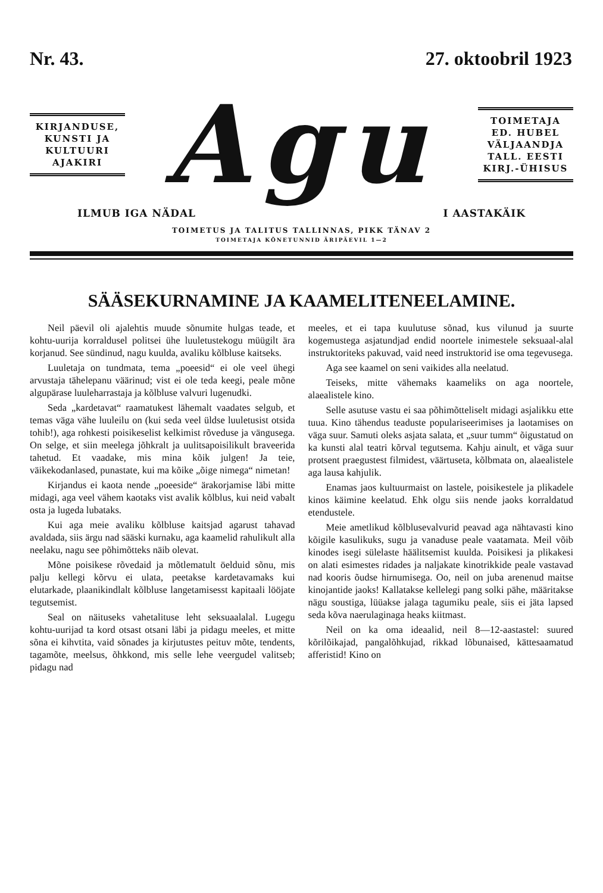Nr. 43. 27. oktoobril 1923
KIRJANDUSE,
KUNSTI JA
KULTUURI
AJAKIRI
Agu
TOIMETAJA
ED. HUBEL
VÄLJAANDJA
TALL. EESTI
KIRJ.-ÜHISUS
ILMUB IGA NÄDAL I AASTAKÄIK
TOIMETUS JA TALITUS TALLINNAS, PIKK TÄNAV 2
TOIMETAJA KÕNETUNNID ÄRIPÄEVIL 1—2
SÄÄSEKURNAMINE JA KAAMELITENEELAMINE.
Neil päevil oli ajalehtis muude sõnumite hulgas teade, et kohtu-uurija korraldusel politsei ühe luuletustekogu müügilt ära korjanud. See sündinud, nagu kuulda, avaliku kõlbluse kaitseks.
Luuletaja on tundmata, tema „poeesid“ ei ole veel ühegi arvustaja tähelepanu väärinud; vist ei ole teda keegi, peale mõne algupärase luuleharrastaja ja kõlbluse valvuri lugenudki.
Seda „kardetavat“ raamatukest lähemalt vaadates selgub, et temas väga vähe luuleilu on (kui seda veel üldse luuletusist otsida tohib!), aga rohkesti poisikeselist kelkimist rõveduse ja vängusega. On selge, et siin meelega jõhkralt ja uulitsapoisilikult braveerida tahetud. Et vaadake, mis mina kõik julgen! Ja teie, väikekodanlased, punastate, kui ma kõike „õige nimega“ nimetan!
Kirjandus ei kaota nende „poeeside“ ärakorjamise läbi mitte midagi, aga veel vähem kaotaks vist avalik kõlblus, kui neid vabalt osta ja lugeda lubataks.
Kui aga meie avaliku kõlbluse kaitsjad agarust tahavad avaldada, siis ärgu nad sääski kurnaku, aga kaamelid rahulikult alla neelaku, nagu see põhimõtteks näib olevat.
Mõne poisikese rõvedaid ja mõtlematult öelduid sõnu, mis palju kellegi kõrvu ei ulata, peetakse kardetavamaks kui elutarkade, plaanikindlalt kõlbluse langetamisesst kapitaali lööjate tegutsemist.
Seal on näituseks vahetalituse leht seksuaalalal. Lugegu kohtu-uurijad ta kord otsast otsani läbi ja pidagu meeles, et mitte sõna ei kihvtita, vaid sõnades ja kirjutustes peituv mõte, tendents, tagamõte, meelsus, õhkkond, mis selle lehe veergudel valitseb; pidagu nad
meeles, et ei tapa kuulutuse sõnad, kus vilunud ja suurte kogemustega asjatundjad endid noortele inimestele seksuaal-alal instruktoriteks pakuvad, vaid need instruktorid ise oma tegevusega.
Aga see kaamel on seni vaikides alla neelatud.
Teiseks, mitte vähemaks kaameliks on aga noortele, alaealistele kino.
Selle asutuse vastu ei saa põhimõtteliselt midagi asjalikku ette tuua. Kino tähendus teaduste populariseerimises ja laotamises on väga suur. Samuti oleks asjata salata, et „suur tumm“ õigustatud on ka kunsti alal teatri kõrval tegutsema. Kahju ainult, et väga suur protsent praegustest filmidest, väärtuseta, kõlbmata on, alaealistele aga lausa kahjulik.
Enamas jaos kultuurmaist on lastele, poisikestele ja plikadele kinos käimine keelatud. Ehk olgu siis nende jaoks korraldatud etendustele.
Meie ametlikud kõlblusevalvurid peavad aga nähtavasti kino kõigile kasulikuks, sugu ja vanaduse peale vaatamata. Meil võib kinodes isegi sülelaste häälitsemist kuulda. Poisikesi ja plikakesi on alati esimestes ridades ja naljakate kinotrikkide peale vastavad nad kooris õudse hirnumisega. Oo, neil on juba arenenud maitse kinojantide jaoks! Kallatakse kellelegi pang solki pähe, määritakse nägu soustiga, lüüakse jalaga tagumiku peale, siis ei jäta lapsed seda kõva naerulaginaga heaks kiitmast.
Neil on ka oma ideaalid, neil 8—12-aastastel: suured kõrilõikajad, pangalõhkujad, rikkad lõbunaised, kättesaamatud afferistid! Kino on